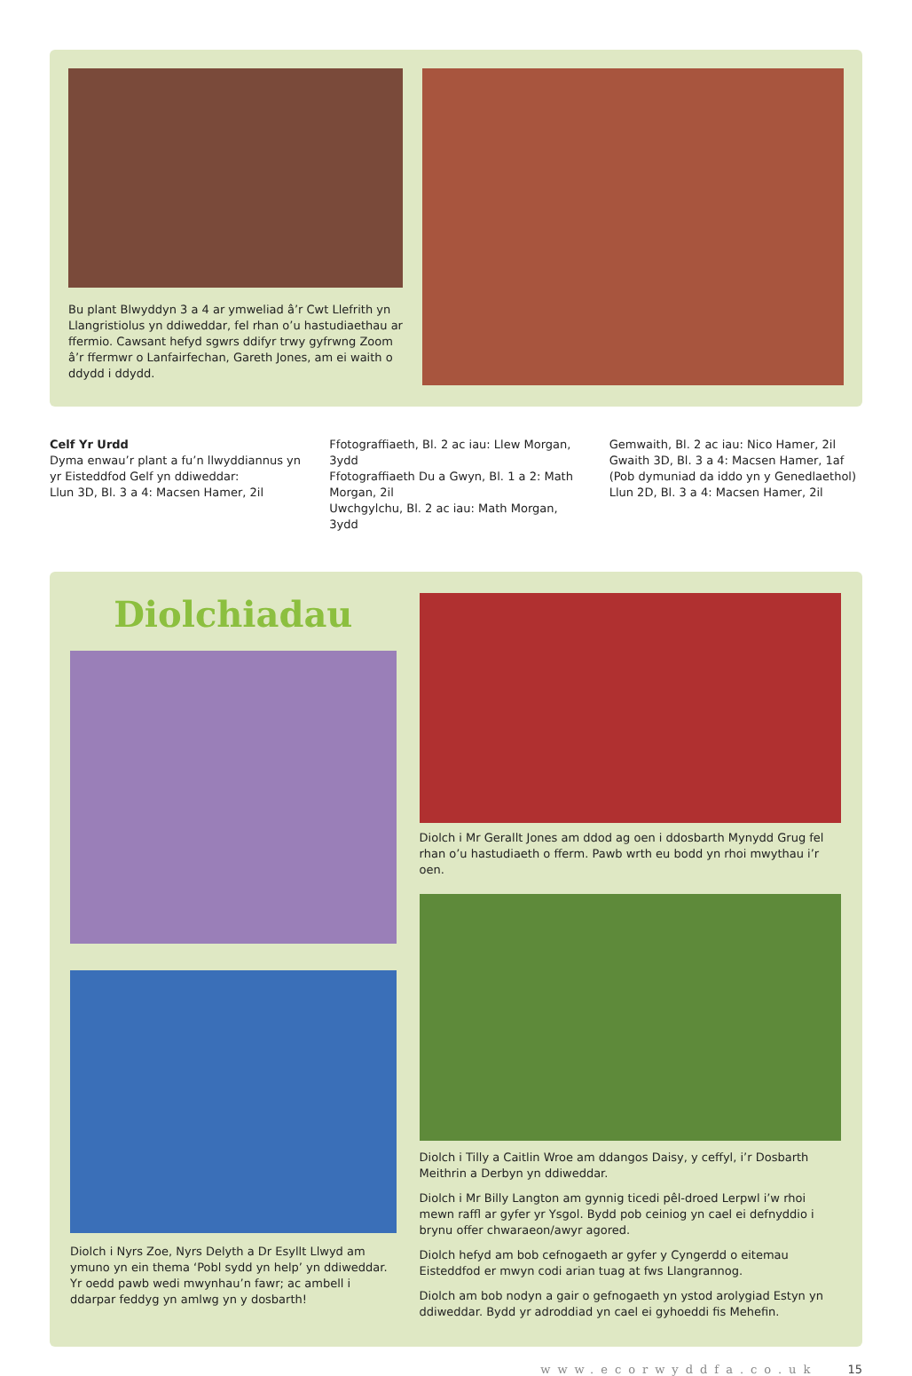Bu plant Blwyddyn 3 a 4 ar ymweliad â’r Cwt Llefrith yn Llangristiolus yn ddiweddar, fel rhan o’u hastudiaethau ar ffermio. Cawsant hefyd sgwrs ddifyr trwy gyfrwng Zoom â’r ffermwr o Lanfairfechan, Gareth Jones, am ei waith o ddydd i ddydd.
Celf Yr Urdd
Dyma enwau’r plant a fu’n llwyddiannus yn yr Eisteddfod Gelf yn ddiweddar:
Llun 3D, Bl. 3 a 4: Macsen Hamer, 2il
Ffotograffiaeth, Bl. 2 ac iau: Llew Morgan, 3ydd
Ffotograffiaeth Du a Gwyn, Bl. 1 a 2: Math Morgan, 2il
Uwchgylchu, Bl. 2 ac iau: Math Morgan, 3ydd
Gemwaith, Bl. 2 ac iau: Nico Hamer, 2il
Gwaith 3D, Bl. 3 a 4: Macsen Hamer, 1af (Pob dymuniad da iddo yn y Genedlaethol)
Llun 2D, Bl. 3 a 4: Macsen Hamer, 2il
Diolchiadau
Diolch i Nyrs Zoe, Nyrs Delyth a Dr Esyllt Llwyd am ymuno yn ein thema ‘Pobl sydd yn help’ yn ddiweddar. Yr oedd pawb wedi mwynhau’n fawr; ac ambell i ddarpar feddyg yn amlwg yn y dosbarth!
Diolch i Mr Gerallt Jones am ddod ag oen i ddosbarth Mynydd Grug fel rhan o’u hastudiaeth o fferm. Pawb wrth eu bodd yn rhoi mwythau i’r oen.
Diolch i Tilly a Caitlin Wroe am ddangos Daisy, y ceffyl, i’r Dosbarth Meithrin a Derbyn yn ddiweddar.
Diolch i Mr Billy Langton am gynnig ticedi pêl-droed Lerpwl i’w rhoi mewn raffl ar gyfer yr Ysgol. Bydd pob ceiniog yn cael ei defnyddio i brynu offer chwaraeon/awyr agored.
Diolch hefyd am bob cefnogaeth ar gyfer y Cyngerdd o eitemau Eisteddfod er mwyn codi arian tuag at fws Llangrannog.
Diolch am bob nodyn a gair o gefnogaeth yn ystod arolygiad Estyn yn ddiweddar. Bydd yr adroddiad yn cael ei gyhoeddi fis Mehefin.
www.ecorwyddfa.co.uk 15